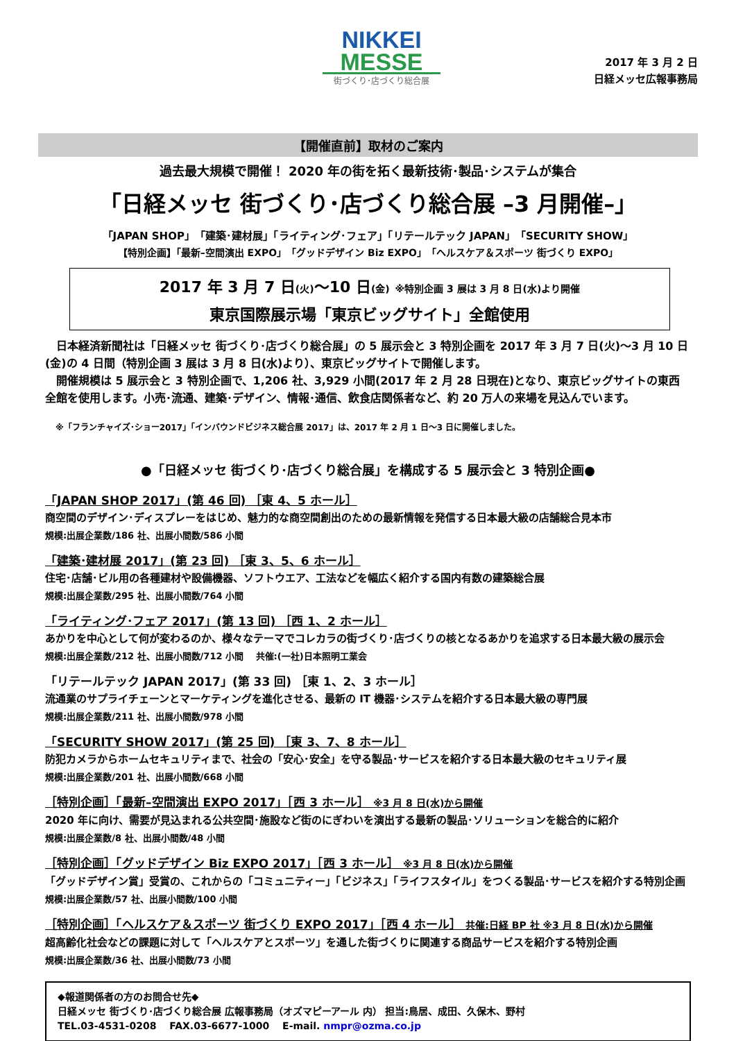NIKKEI
MESSE
街づくり･店づくり総合展
2017 年 3 月 2 日
日経メッセ広報事務局
【開催直前】取材のご案内
過去最大規模で開催！ 2020 年の街を拓く最新技術･製品･システムが集合
「日経メッセ 街づくり･店づくり総合展 –3 月開催–」
「JAPAN SHOP」「建築･建材展」「ライティング･フェア」「リテールテック JAPAN」「SECURITY SHOW」
【特別企画】「最新–空間演出 EXPO」「グッドデザイン Biz EXPO」「ヘルスケア＆スポーツ 街づくり EXPO」
2017 年 3 月 7 日(火)～10 日(金) ※特別企画 3 展は 3 月 8 日(水)より開催
東京国際展示場「東京ビッグサイト」全館使用
日本経済新聞社は「日経メッセ 街づくり･店づくり総合展」の 5 展示会と 3 特別企画を 2017 年 3 月 7 日(火)～3 月 10 日(金)の 4 日間（特別企画 3 展は 3 月 8 日(水)より）、東京ビッグサイトで開催します。
開催規模は 5 展示会と 3 特別企画で、1,206 社、3,929 小間(2017 年 2 月 28 日現在)となり、東京ビッグサイトの東西全館を使用します。小売･流通、建築･デザイン、情報･通信、飲食店関係者など、約 20 万人の来場を見込んでいます。
※「フランチャイズ･ショー2017」「インバウンドビジネス総合展 2017」は、2017 年 2 月 1 日～3 日に開催しました。
●「日経メッセ 街づくり･店づくり総合展」を構成する 5 展示会と 3 特別企画●
「JAPAN SHOP 2017」(第 46 回) ［東 4、5 ホール］
商空間のデザイン･ディスプレーをはじめ、魅力的な商空間創出のための最新情報を発信する日本最大級の店舗総合見本市
規模:出展企業数/186 社、出展小間数/586 小間
「建築･建材展 2017」(第 23 回) ［東 3、5、6 ホール］
住宅･店舗･ビル用の各種建材や設備機器、ソフトウエア、工法などを幅広く紹介する国内有数の建築総合展
規模:出展企業数/295 社、出展小間数/764 小間
「ライティング･フェア 2017」(第 13 回) ［西 1、2 ホール］
あかりを中心として何が変わるのか、様々なテーマでコレカラの街づくり･店づくりの核となるあかりを追求する日本最大級の展示会
規模:出展企業数/212 社、出展小間数/712 小間　 共催:(一社)日本照明工業会
「リテールテック JAPAN 2017」(第 33 回) ［東 1、2、3 ホール］
流通業のサプライチェーンとマーケティングを進化させる、最新の IT 機器･システムを紹介する日本最大級の専門展
規模:出展企業数/211 社、出展小間数/978 小間
「SECURITY SHOW 2017」(第 25 回) ［東 3、7、8 ホール］
防犯カメラからホームセキュリティまで、社会の「安心･安全」を守る製品･サービスを紹介する日本最大級のセキュリティ展
規模:出展企業数/201 社、出展小間数/668 小間
［特別企画］「最新–空間演出 EXPO 2017」［西 3 ホール］ ※3 月 8 日(水)から開催
2020 年に向け、需要が見込まれる公共空間･施設など街のにぎわいを演出する最新の製品･ソリューションを総合的に紹介
規模:出展企業数/8 社、出展小間数/48 小間
［特別企画］「グッドデザイン Biz EXPO 2017」［西 3 ホール］ ※3 月 8 日(水)から開催
「グッドデザイン賞」受賞の、これからの「コミュニティー」「ビジネス」「ライフスタイル」をつくる製品･サービスを紹介する特別企画
規模:出展企業数/57 社、出展小間数/100 小間
［特別企画］「ヘルスケア＆スポーツ 街づくり EXPO 2017」［西 4 ホール］ 共催:日経 BP 社 ※3 月 8 日(水)から開催
超高齢化社会などの課題に対して「ヘルスケアとスポーツ」を通した街づくりに関連する商品サービスを紹介する特別企画
規模:出展企業数/36 社、出展小間数/73 小間
◆報道関係者の方のお問合せ先◆
日経メッセ 街づくり･店づくり総合展 広報事務局（オズマピーアール 内） 担当:鳥居、成田、久保木、野村
TEL.03-4531-0208　 FAX.03-6677-1000　 E-mail. nmpr@ozma.co.jp